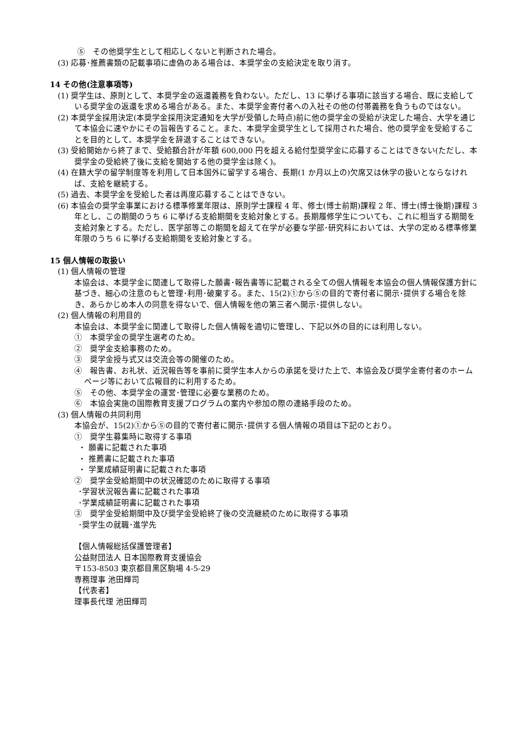⑤　その他奨学生として相応しくないと判断された場合。
(3) 応募･推薦書類の記載事項に虚偽のある場合は、本奨学金の支給決定を取り消す。
14 その他(注意事項等)
(1) 奨学生は、原則として、本奨学金の返還義務を負わない。ただし、13 に挙げる事項に該当する場合、既に支給している奨学金の返還を求める場合がある。また、本奨学金寄付者への入社その他の付帯義務を負うものではない。
(2) 本奨学金採用決定(本奨学金採用決定通知を大学が受領した時点)前に他の奨学金の受給が決定した場合、大学を通じて本協会に速やかにその旨報告すること。また、本奨学金奨学生として採用された場合、他の奨学金を受給することを目的として、本奨学金を辞退することはできない。
(3) 受給開始から終了まで、受給額合計が年額 600,000 円を超える給付型奨学金に応募することはできない(ただし、本奨学金の受給終了後に支給を開始する他の奨学金は除く)。
(4) 在籍大学の留学制度等を利用して日本国外に留学する場合、長期(1 か月以上の)欠席又は休学の扱いとならなければ、支給を継続する。
(5) 過去、本奨学金を受給した者は再度応募することはできない。
(6) 本協会の奨学金事業における標準修業年限は、原則学士課程 4 年、修士(博士前期)課程 2 年、博士(博士後期)課程 3 年とし、この期間のうち 6 に挙げる支給期間を支給対象とする。長期履修学生についても、これに相当する期間を支給対象とする。ただし、医学部等この期間を超えて在学が必要な学部･研究科においては、大学の定める標準修業年限のうち 6 に挙げる支給期間を支給対象とする。
15 個人情報の取扱い
(1) 個人情報の管理
本協会は、本奨学金に関連して取得した願書･報告書等に記載される全ての個人情報を本協会の個人情報保護方針に基づき、細心の注意のもと管理･利用･破棄する。また、15(2)①から⑤の目的で寄付者に開示･提供する場合を除き、あらかじめ本人の同意を得ないで、個人情報を他の第三者へ開示･提供しない。
(2) 個人情報の利用目的
本協会は、本奨学金に関連して取得した個人情報を適切に管理し、下記以外の目的には利用しない。
①　本奨学金の奨学生選考のため。
②　奨学金支給事務のため。
③　奨学金授与式又は交流会等の開催のため。
④　報告書、お礼状、近況報告等を事前に奨学生本人からの承諾を受けた上で、本協会及び奨学金寄付者のホームページ等において広報目的に利用するため。
⑤　その他、本奨学金の運営･管理に必要な業務のため。
⑥　本協会実施の国際教育支援プログラムの案内や参加の際の連絡手段のため。
(3) 個人情報の共同利用
本協会が、15(2)①から⑤の目的で寄付者に開示･提供する個人情報の項目は下記のとおり。
①　奨学生募集時に取得する事項
・ 願書に記載された事項
・ 推薦書に記載された事項
・ 学業成績証明書に記載された事項
②　奨学金受給期間中の状況確認のために取得する事項
･学習状況報告書に記載された事項
･学業成績証明書に記載された事項
③　奨学金受給期間中及び奨学金受給終了後の交流継続のために取得する事項
･奨学生の就職･進学先
【個人情報総括保護管理者】
公益財団法人 日本国際教育支援協会
〒153-8503 東京都目黒区駒場 4-5-29
専務理事 池田輝司
【代表者】
理事長代理 池田輝司